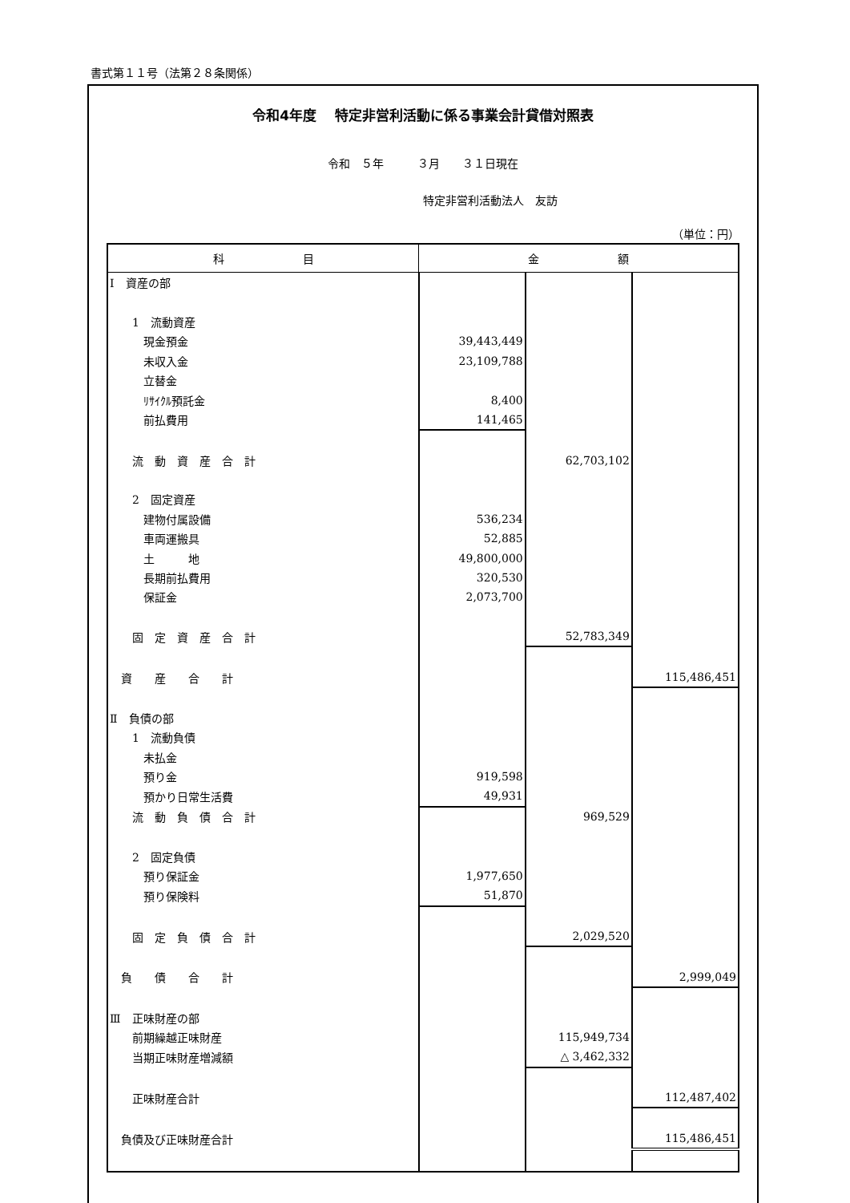書式第１１号（法第２８条関係）
令和4年度　 特定非営利活動に係る事業会計貸借対照表
令和　５年　　　３月　　３１日現在
特定非営利活動法人　友訪
（単位：円）
| 科 目 | 金 額 | | |
| --- | --- | --- | --- |
| Ⅰ 資産の部 | | | |
| 1 流動資産 | | | |
| 現金預金 | 39,443,449 | | |
| 未収入金 | 23,109,788 | | |
| 立替金 | | | |
| ﾘｻｲｸﾙ預託金 | 8,400 | | |
| 前払費用 | 141,465 | | |
| 流 動 資 産 合 計 | | 62,703,102 | |
| 2 固定資産 | | | |
| 建物付属設備 | 536,234 | | |
| 車両運搬具 | 52,885 | | |
| 土 地 | 49,800,000 | | |
| 長期前払費用 | 320,530 | | |
| 保証金 | 2,073,700 | | |
| 固 定 資 産 合 計 | | 52,783,349 | |
| 資 産 合 計 | | | 115,486,451 |
| Ⅱ 負債の部 | | | |
| 1 流動負債 | | | |
| 未払金 | | | |
| 預り金 | 919,598 | | |
| 預かり日常生活費 | 49,931 | | |
| 流 動 負 債 合 計 | | 969,529 | |
| 2 固定負債 | | | |
| 預り保証金 | 1,977,650 | | |
| 預り保険料 | 51,870 | | |
| 固 定 負 債 合 計 | | 2,029,520 | |
| 負 債 合 計 | | | 2,999,049 |
| Ⅲ 正味財産の部 | | | |
| 前期繰越正味財産 | | 115,949,734 | |
| 当期正味財産増減額 | | △ 3,462,332 | |
| 正味財産合計 | | | 112,487,402 |
| 負債及び正味財産合計 | | | 115,486,451 |